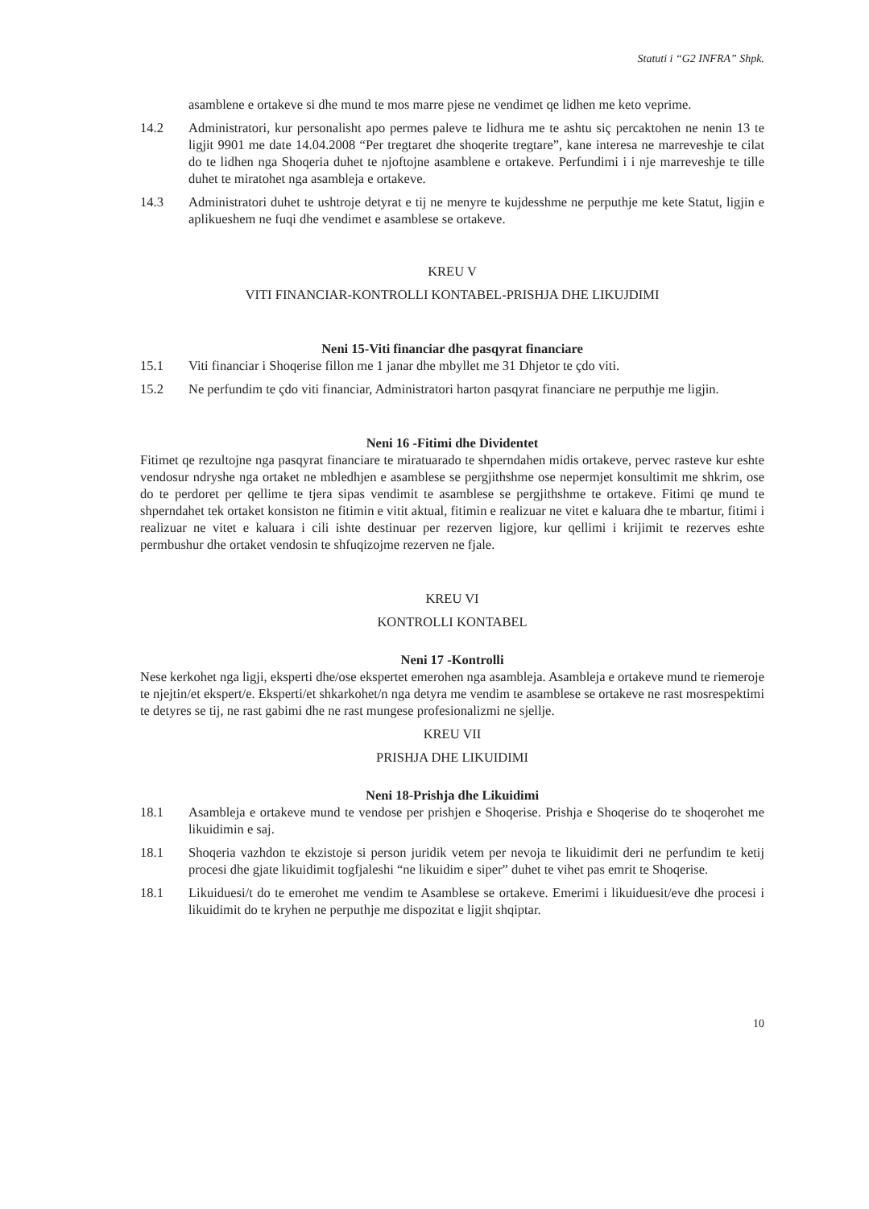Statuti i “G2 INFRA” Shpk.
asamblene e ortakeve si dhe mund te mos marre pjese ne vendimet qe lidhen me keto veprime.
14.2 Administratori, kur personalisht apo permes paleve te lidhura me te ashtu siç percaktohen ne nenin 13 te ligjit 9901 me date 14.04.2008 “Per tregtaret dhe shoqerite tregtare”, kane interesa ne marreveshje te cilat do te lidhen nga Shoqeria duhet te njoftojne asamblene e ortakeve. Perfundimi i i nje marreveshje te tille duhet te miratohet nga asambleja e ortakeve.
14.3 Administratori duhet te ushtroje detyrat e tij ne menyre te kujdesshme ne perputhje me kete Statut, ligjin e aplikueshem ne fuqi dhe vendimet e asamblese se ortakeve.
KREU V
VITI FINANCIAR-KONTROLLI KONTABEL-PRISHJA DHE LIKUJDIMI
Neni 15-Viti financiar dhe pasqyrat financiare
15.1 Viti financiar i Shoqerise fillon me 1 janar dhe mbyllet me 31 Dhjetor te çdo viti.
15.2 Ne perfundim te çdo viti financiar, Administratori harton pasqyrat financiare ne perputhje me ligjin.
Neni 16 -Fitimi dhe Dividentet
Fitimet qe rezultojne nga pasqyrat financiare te miratuarado te shperndahen midis ortakeve, pervec rasteve kur eshte vendosur ndryshe nga ortaket ne mbledhjen e asamblese se pergjithshme ose nepermjet konsultimit me shkrim, ose do te perdoret per qellime te tjera sipas vendimit te asamblese se pergjithshme te ortakeve. Fitimi qe mund te shperndahet tek ortaket konsiston ne fitimin e vitit aktual, fitimin e realizuar ne vitet e kaluara dhe te mbartur, fitimi i realizuar ne vitet e kaluara i cili ishte destinuar per rezerven ligjore, kur qellimi i krijimit te rezerves eshte permbushur dhe ortaket vendosin te shfuqizojme rezerven ne fjale.
KREU VI
KONTROLLI KONTABEL
Neni 17 -Kontrolli
Nese kerkohet nga ligji, eksperti dhe/ose ekspertet emerohen nga asambleja. Asambleja e ortakeve mund te riemeroje te njejtin/et ekspert/e. Eksperti/et shkarkohet/n nga detyra me vendim te asamblese se ortakeve ne rast mosrespektimi te detyres se tij, ne rast gabimi dhe ne rast mungese profesionalizmi ne sjellje.
KREU VII
PRISHJA DHE LIKUIDIMI
Neni 18-Prishja dhe Likuidimi
18.1 Asambleja e ortakeve mund te vendose per prishjen e Shoqerise. Prishja e Shoqerise do te shoqerohet me likuidimin e saj.
18.1 Shoqeria vazhdon te ekzistoje si person juridik vetem per nevoja te likuidimit deri ne perfundim te ketij procesi dhe gjate likuidimit togfjaleshi “ne likuidim e siper” duhet te vihet pas emrit te Shoqerise.
18.1 Likuiduesi/t do te emerohet me vendim te Asamblese se ortakeve. Emerimi i likuiduesit/eve dhe procesi i likuidimit do te kryhen ne perputhje me dispozitat e ligjit shqiptar.
10